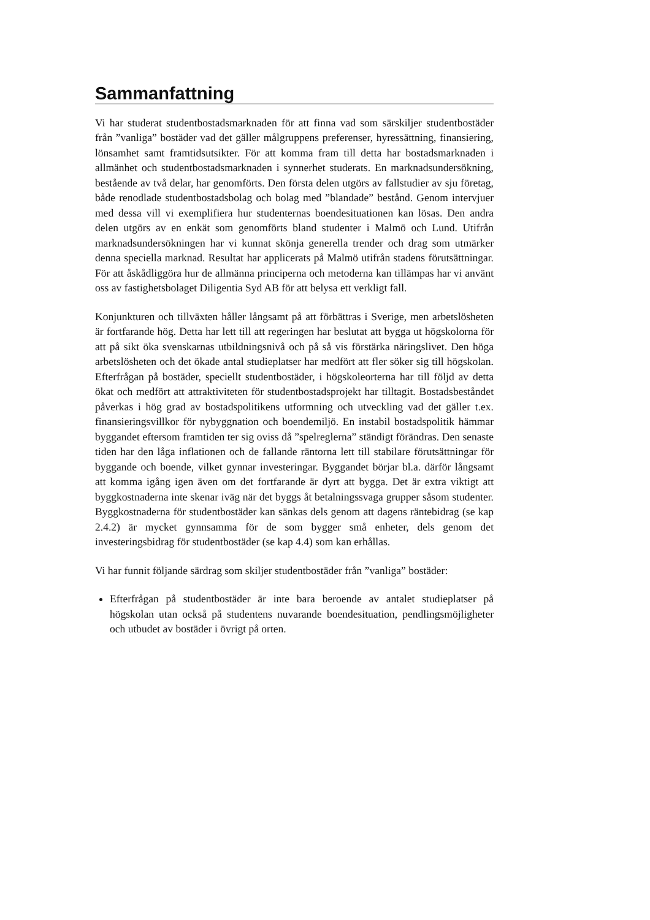Sammanfattning
Vi har studerat studentbostadsmarknaden för att finna vad som särskiljer studentbostäder från ”vanliga” bostäder vad det gäller målgruppens preferenser, hyressättning, finansiering, lönsamhet samt framtidsutsikter. För att komma fram till detta har bostadsmarknaden i allmänhet och studentbostadsmarknaden i synnerhet studerats. En marknadsundersökning, bestående av två delar, har genomförts. Den första delen utgörs av fallstudier av sju företag, både renodlade studentbostadsbolag och bolag med ”blandade” bestånd. Genom intervjuer med dessa vill vi exemplifiera hur studenternas boendesituationen kan lösas. Den andra delen utgörs av en enkät som genomförts bland studenter i Malmö och Lund. Utifrån marknadsundersökningen har vi kunnat skönja generella trender och drag som utmärker denna speciella marknad. Resultat har applicerats på Malmö utifrån stadens förutsättningar. För att åskådliggöra hur de allmänna principerna och metoderna kan tillämpas har vi använt oss av fastighetsbolaget Diligentia Syd AB för att belysa ett verkligt fall.
Konjunkturen och tillväxten håller långsamt på att förbättras i Sverige, men arbetslösheten är fortfarande hög. Detta har lett till att regeringen har beslutat att bygga ut högskolorna för att på sikt öka svenskarnas utbildningsnivå och på så vis förstärka näringslivet. Den höga arbetslösheten och det ökade antal studieplatser har medfört att fler söker sig till högskolan. Efterfrågan på bostäder, speciellt studentbostäder, i högskoleorterna har till följd av detta ökat och medfört att attraktiviteten för studentbostadsprojekt har tilltagit. Bostadsbeståndet påverkas i hög grad av bostadspolitikens utformning och utveckling vad det gäller t.ex. finansieringsvillkor för nybyggnation och boendemiljö. En instabil bostadspolitik hämmar byggandet eftersom framtiden ter sig oviss då ”spelreglerna” ständigt förändras. Den senaste tiden har den låga inflationen och de fallande räntorna lett till stabilare förutsättningar för byggande och boende, vilket gynnar investeringar. Byggandet börjar bl.a. därför långsamt att komma igång igen även om det fortfarande är dyrt att bygga. Det är extra viktigt att byggkostnaderna inte skenar iväg när det byggs åt betalningssvaga grupper såsom studenter. Byggkostnaderna för studentbostäder kan sänkas dels genom att dagens räntebidrag (se kap 2.4.2) är mycket gynnsamma för de som bygger små enheter, dels genom det investeringsbidrag för studentbostäder (se kap 4.4) som kan erhållas.
Vi har funnit följande särdrag som skiljer studentbostäder från ”vanliga” bostäder:
Efterfrågan på studentbostäder är inte bara beroende av antalet studieplatser på högskolan utan också på studentens nuvarande boendesituation, pendlingsmöjligheter och utbudet av bostäder i övrigt på orten.